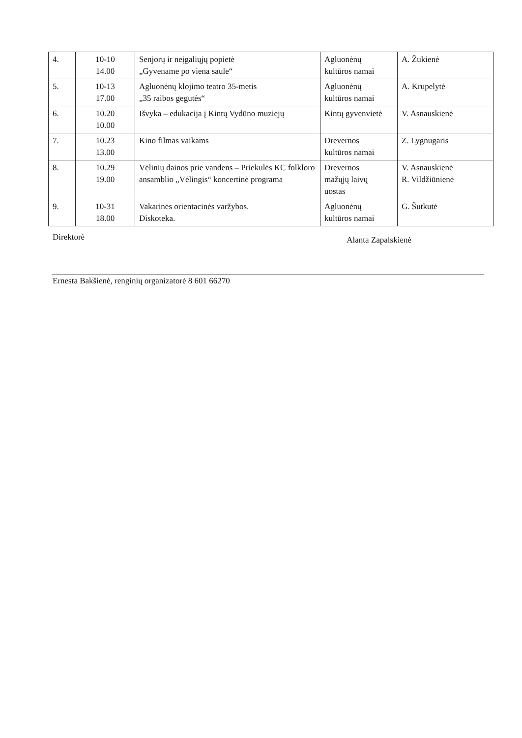| 4. | 10-10 14.00 | Senjorų ir neįgaliųjų popietė „Gyvename po viena saule“ | Agluonėnų kultūros namai | A. Žukienė |
| 5. | 10-13 17.00 | Agluonėnų klojimo teatro 35-metis „35 raibos gegutės“ | Agluonėnų kultūros namai | A. Krupelytė |
| 6. | 10.20 10.00 | Išvyka – edukacija į Kintų Vydūno muziejų | Kintų gyvenvietė | V. Asnauskienė |
| 7. | 10.23 13.00 | Kino filmas vaikams | Drevernos kultūros namai | Z. Lygnugaris |
| 8. | 10.29 19.00 | Vėlinių dainos prie vandens – Priekulės KC folkloro ansamblio „Vėlingis“ koncertinė programa | Drevernos mažųjų laivų uostas | V. Asnauskienė R. Vildžiūnienė |
| 9. | 10-31 18.00 | Vakarinės orientacinės varžybos. Diskoteka. | Agluonėnų kultūros namai | G. Šutkutė |
Direktorė Alanta Zapalskienė
Ernesta Bakšienė, renginių organizatorė 8 601 66270